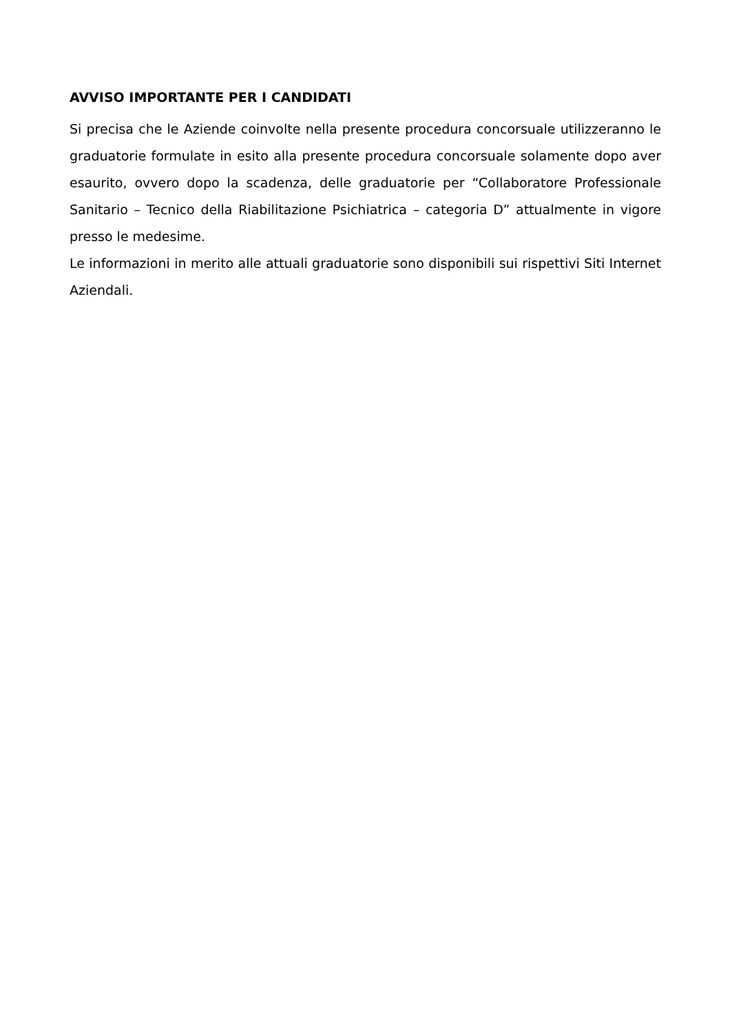AVVISO IMPORTANTE PER I CANDIDATI
Si precisa che le Aziende coinvolte nella presente procedura concorsuale utilizzeranno le graduatorie formulate in esito alla presente procedura concorsuale solamente dopo aver esaurito, ovvero dopo la scadenza, delle graduatorie per “Collaboratore Professionale Sanitario – Tecnico della Riabilitazione Psichiatrica – categoria D” attualmente in vigore presso le medesime.
Le informazioni in merito alle attuali graduatorie sono disponibili sui rispettivi Siti Internet Aziendali.